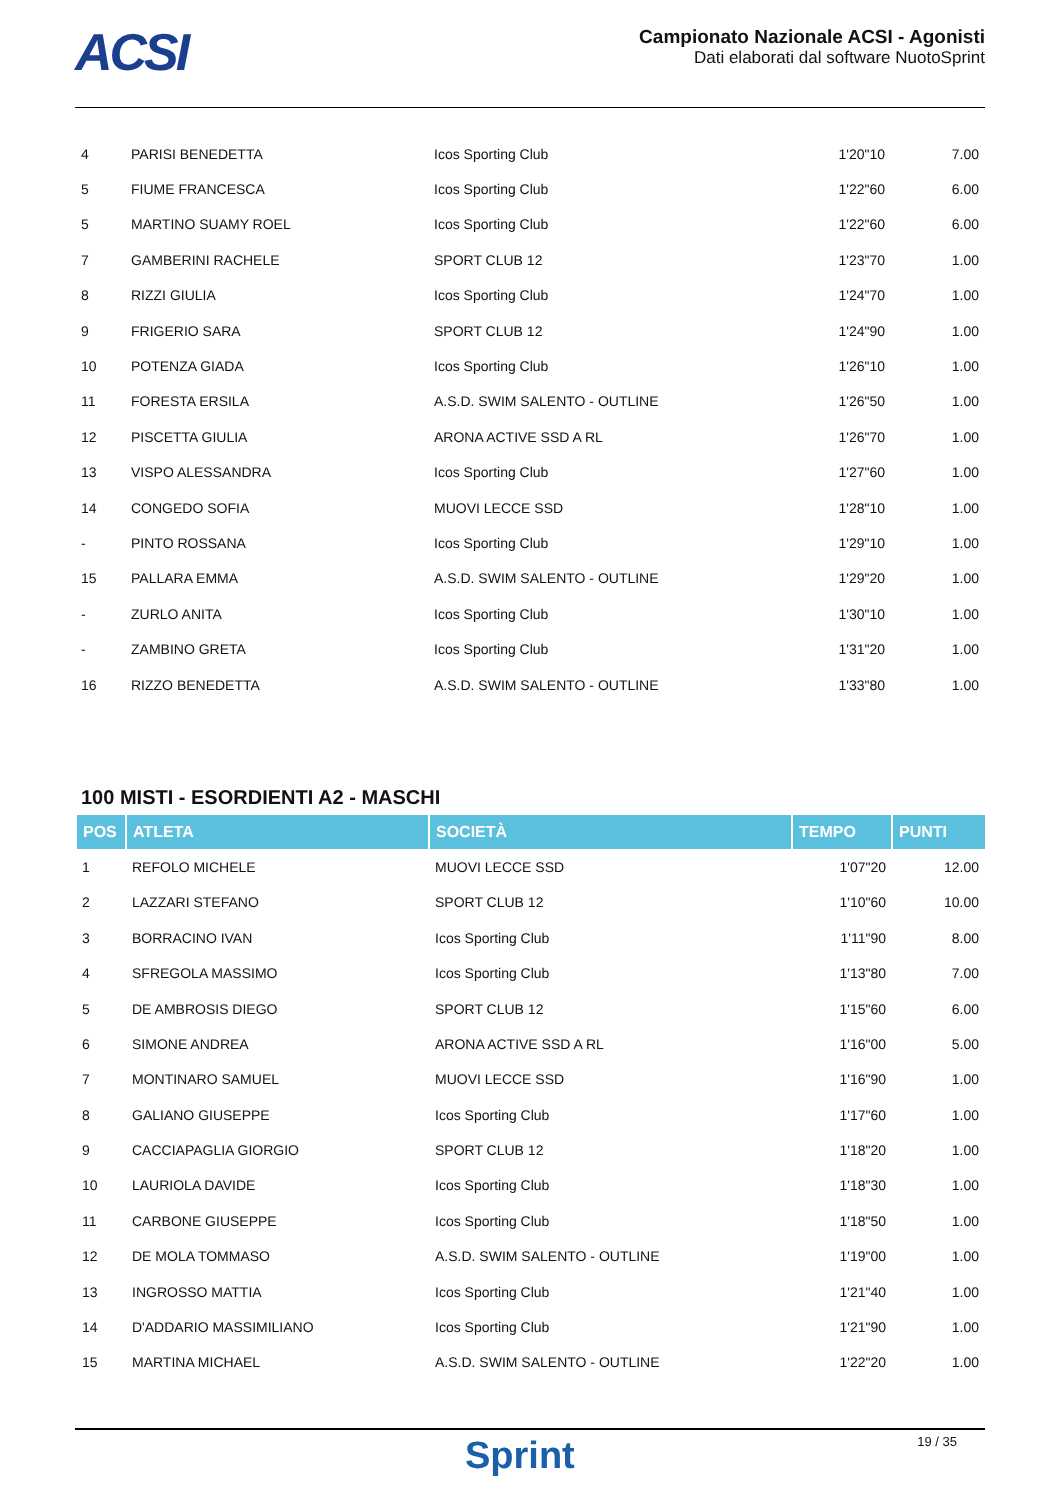ACSI
Campionato Nazionale ACSI - Agonisti
Dati elaborati dal software NuotoSprint
| 4 | PARISI BENEDETTA | Icos Sporting Club | 1'20"10 | 7.00 |
| 5 | FIUME FRANCESCA | Icos Sporting Club | 1'22"60 | 6.00 |
| 5 | MARTINO SUAMY ROEL | Icos Sporting Club | 1'22"60 | 6.00 |
| 7 | GAMBERINI RACHELE | SPORT CLUB 12 | 1'23"70 | 1.00 |
| 8 | RIZZI GIULIA | Icos Sporting Club | 1'24"70 | 1.00 |
| 9 | FRIGERIO SARA | SPORT CLUB 12 | 1'24"90 | 1.00 |
| 10 | POTENZA GIADA | Icos Sporting Club | 1'26"10 | 1.00 |
| 11 | FORESTA ERSILA | A.S.D. SWIM SALENTO - OUTLINE | 1'26"50 | 1.00 |
| 12 | PISCETTA GIULIA | ARONA ACTIVE SSD A RL | 1'26"70 | 1.00 |
| 13 | VISPO ALESSANDRA | Icos Sporting Club | 1'27"60 | 1.00 |
| 14 | CONGEDO SOFIA | MUOVI LECCE SSD | 1'28"10 | 1.00 |
| - | PINTO ROSSANA | Icos Sporting Club | 1'29"10 | 1.00 |
| 15 | PALLARA EMMA | A.S.D. SWIM SALENTO - OUTLINE | 1'29"20 | 1.00 |
| - | ZURLO ANITA | Icos Sporting Club | 1'30"10 | 1.00 |
| - | ZAMBINO GRETA | Icos Sporting Club | 1'31"20 | 1.00 |
| 16 | RIZZO BENEDETTA | A.S.D. SWIM SALENTO - OUTLINE | 1'33"80 | 1.00 |
100 MISTI - ESORDIENTI A2 - MASCHI
| POS | ATLETA | SOCIETÀ | TEMPO | PUNTI |
| --- | --- | --- | --- | --- |
| 1 | REFOLO MICHELE | MUOVI LECCE SSD | 1'07"20 | 12.00 |
| 2 | LAZZARI STEFANO | SPORT CLUB 12 | 1'10"60 | 10.00 |
| 3 | BORRACINO IVAN | Icos Sporting Club | 1'11"90 | 8.00 |
| 4 | SFREGOLA MASSIMO | Icos Sporting Club | 1'13"80 | 7.00 |
| 5 | DE AMBROSIS DIEGO | SPORT CLUB 12 | 1'15"60 | 6.00 |
| 6 | SIMONE ANDREA | ARONA ACTIVE SSD A RL | 1'16"00 | 5.00 |
| 7 | MONTINARO SAMUEL | MUOVI LECCE SSD | 1'16"90 | 1.00 |
| 8 | GALIANO GIUSEPPE | Icos Sporting Club | 1'17"60 | 1.00 |
| 9 | CACCIAPAGLIA GIORGIO | SPORT CLUB 12 | 1'18"20 | 1.00 |
| 10 | LAURIOLA DAVIDE | Icos Sporting Club | 1'18"30 | 1.00 |
| 11 | CARBONE GIUSEPPE | Icos Sporting Club | 1'18"50 | 1.00 |
| 12 | DE MOLA TOMMASO | A.S.D. SWIM SALENTO - OUTLINE | 1'19"00 | 1.00 |
| 13 | INGROSSO MATTIA | Icos Sporting Club | 1'21"40 | 1.00 |
| 14 | D'ADDARIO MASSIMILIANO | Icos Sporting Club | 1'21"90 | 1.00 |
| 15 | MARTINA MICHAEL | A.S.D. SWIM SALENTO - OUTLINE | 1'22"20 | 1.00 |
Sprint
19 / 35